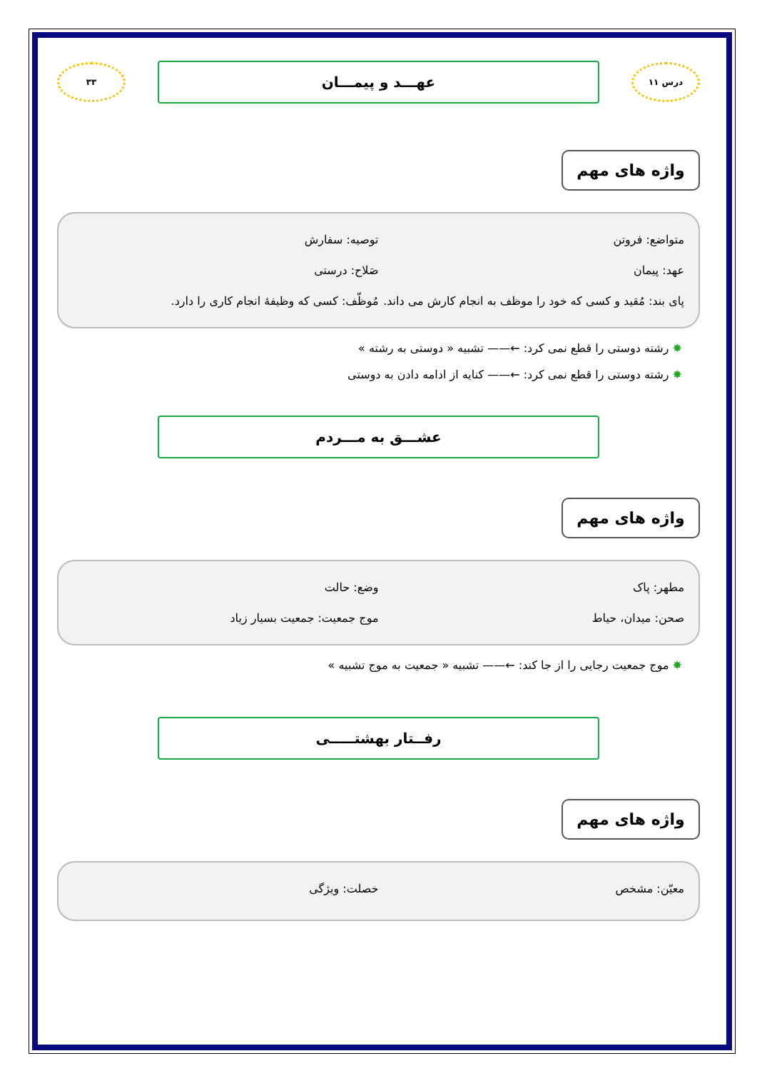درس ۱۱
عهـــد و پیمـــان
۳۳
واژه های مهم
متواضع: فروتن توصیه: سفارش
عهد: پیمان صَلاح: درستی
پای بند: مُقید و کسی که خود را موظف به انجام کارش می داند.
مُوظّف: کسی که وظیفهٔ انجام کاری را دارد.
✸ رشته دوستی را قطع نمی کرد: ←—— تشبیه « دوستی به رشته »
✸ رشته دوستی را قطع نمی کرد: ←—— کنایه از ادامه دادن به دوستی
عشـــق به مـــردم
واژه های مهم
مطهر: پاک وضع: حالت
صحن: میدان، حیاط موج جمعیت: جمعیت بسیار زیاد
✸ موج جمعیت رجایی را از جا کند: ←—— تشبیه « جمعیت به موج تشبیه »
رفــتار بهشتـــــی
واژه های مهم
معیّن: مشخص خصلت: ویژگی